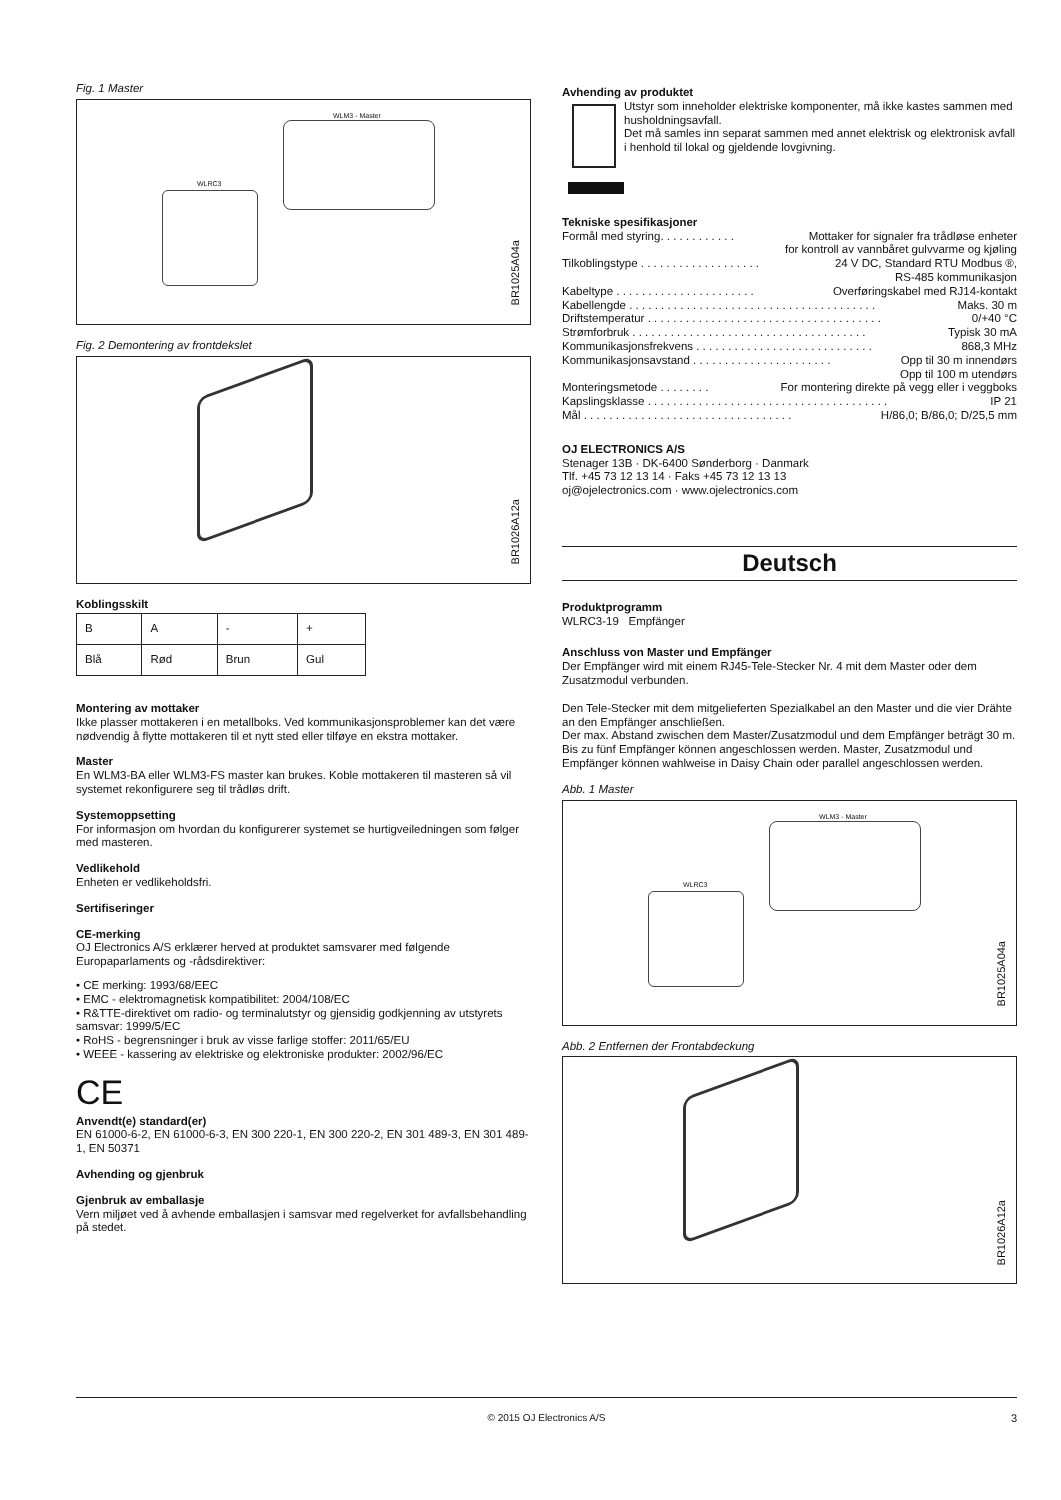Fig. 1 Master
WLM3 - Master
WLRC3
BR1025A04a
Fig. 2 Demontering av frontdekslet
BR1026A12a
Koblingsskilt
| B | A | - | + |
| Blå | Rød | Brun | Gul |
Montering av mottaker
Ikke plasser mottakeren i en metallboks. Ved kommunikasjonsproblemer kan det være nødvendig å flytte mottakeren til et nytt sted eller tilføye en ekstra mottaker.
Master
En WLM3-BA eller WLM3-FS master kan brukes. Koble mottakeren til masteren så vil systemet rekonfigurere seg til trådløs drift.
Systemoppsetting
For informasjon om hvordan du konfigurerer systemet se hurtigveiledningen som følger med masteren.
Vedlikehold
Enheten er vedlikeholdsfri.
Sertifiseringer
CE-merking
OJ Electronics A/S erklærer herved at produktet samsvarer med følgende Europaparlaments og -rådsdirektiver:
• CE merking: 1993/68/EEC
• EMC - elektromagnetisk kompatibilitet: 2004/108/EC
• R&TTE-direktivet om radio- og terminalutstyr og gjensidig godkjenning av utstyrets samsvar: 1999/5/EC
• RoHS - begrensninger i bruk av visse farlige stoffer: 2011/65/EU
• WEEE - kassering av elektriske og elektroniske produkter: 2002/96/EC
CE
Anvendt(e) standard(er)
EN 61000-6-2, EN 61000-6-3, EN 300 220-1, EN 300 220-2, EN 301 489-3, EN 301 489-1, EN 50371
Avhending og gjenbruk
Gjenbruk av emballasje
Vern miljøet ved å avhende emballasjen i samsvar med regelverket for avfallsbehandling på stedet.
Avhending av produktet
Utstyr som inneholder elektriske komponenter, må ikke kastes sammen med husholdningsavfall.
Det må samles inn separat sammen med annet elektrisk og elektronisk avfall i henhold til lokal og gjeldende lovgivning.
Tekniske spesifikasjoner
Formål med styring. . . . . . . . . . . . Mottaker for signaler fra trådløse enheter
for kontroll av vannbåret gulvvarme og kjøling
Tilkoblingstype . . . . . . . . . . . . . . . . . . . 24 V DC, Standard RTU Modbus ®,
RS-485 kommunikasjon
Kabeltype . . . . . . . . . . . . . . . . . . . . . . Overføringskabel med RJ14-kontakt
Kabellengde . . . . . . . . . . . . . . . . . . . . . . . . . . . . . . . . . . . . . . . Maks. 30 m
Driftstemperatur . . . . . . . . . . . . . . . . . . . . . . . . . . . . . . . . . . . . . 0/+40 °C
Strømforbruk . . . . . . . . . . . . . . . . . . . . . . . . . . . . . . . . . . . . . Typisk 30 mA
Kommunikasjonsfrekvens . . . . . . . . . . . . . . . . . . . . . . . . . . . . 868,3 MHz
Kommunikasjonsavstand . . . . . . . . . . . . . . . . . . . . . . Opp til 30 m innendørs
Opp til 100 m utendørs
Monteringsmetode . . . . . . . . For montering direkte på vegg eller i veggboks
Kapslingsklasse . . . . . . . . . . . . . . . . . . . . . . . . . . . . . . . . . . . . . . IP 21
Mål . . . . . . . . . . . . . . . . . . . . . . . . . . . . . . . . . H/86,0; B/86,0; D/25,5 mm
OJ ELECTRONICS A/S
Stenager 13B · DK-6400 Sønderborg · Danmark
Tlf. +45 73 12 13 14 · Faks +45 73 12 13 13
oj@ojelectronics.com · www.ojelectronics.com
Deutsch
Produktprogramm
WLRC3-19 Empfänger
Anschluss von Master und Empfänger
Der Empfänger wird mit einem RJ45-Tele-Stecker Nr. 4 mit dem Master oder dem Zusatzmodul verbunden.
Den Tele-Stecker mit dem mitgelieferten Spezialkabel an den Master und die vier Drähte an den Empfänger anschließen.
Der max. Abstand zwischen dem Master/Zusatzmodul und dem Empfänger beträgt 30 m. Bis zu fünf Empfänger können angeschlossen werden. Master, Zusatzmodul und Empfänger können wahlweise in Daisy Chain oder parallel angeschlossen werden.
Abb. 1 Master
WLM3 - Master
WLRC3
BR1025A04a
Abb. 2 Entfernen der Frontabdeckung
BR1026A12a
© 2015 OJ Electronics A/S 3